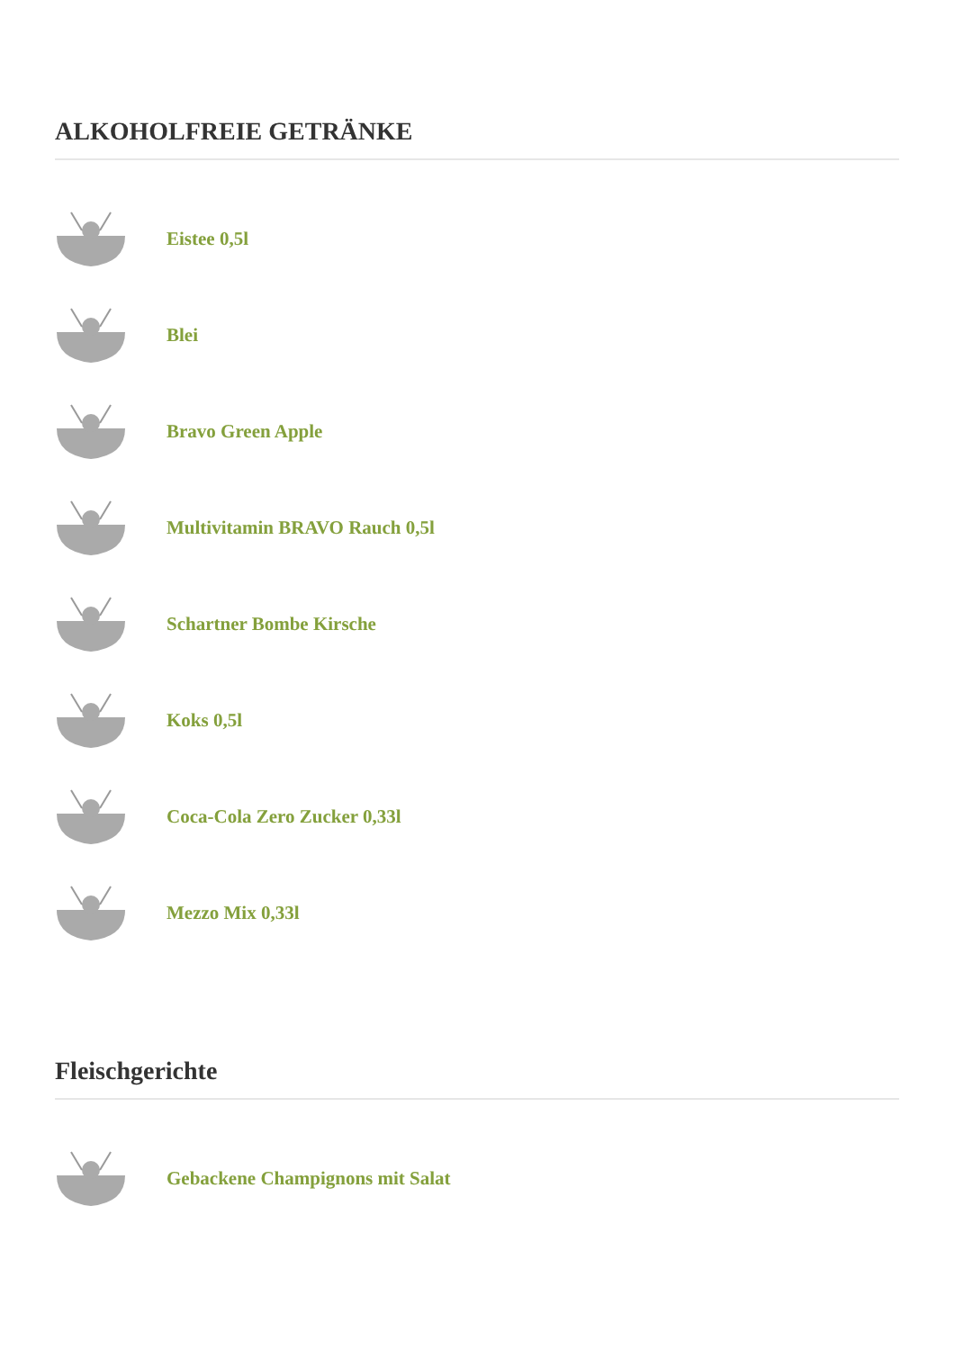ALKOHOLFREIE GETRÄNKE
Eistee 0,5l
Blei
Bravo Green Apple
Multivitamin BRAVO Rauch 0,5l
Schartner Bombe Kirsche
Koks 0,5l
Coca-Cola Zero Zucker 0,33l
Mezzo Mix 0,33l
Fleischgerichte
Gebackene Champignons mit Salat